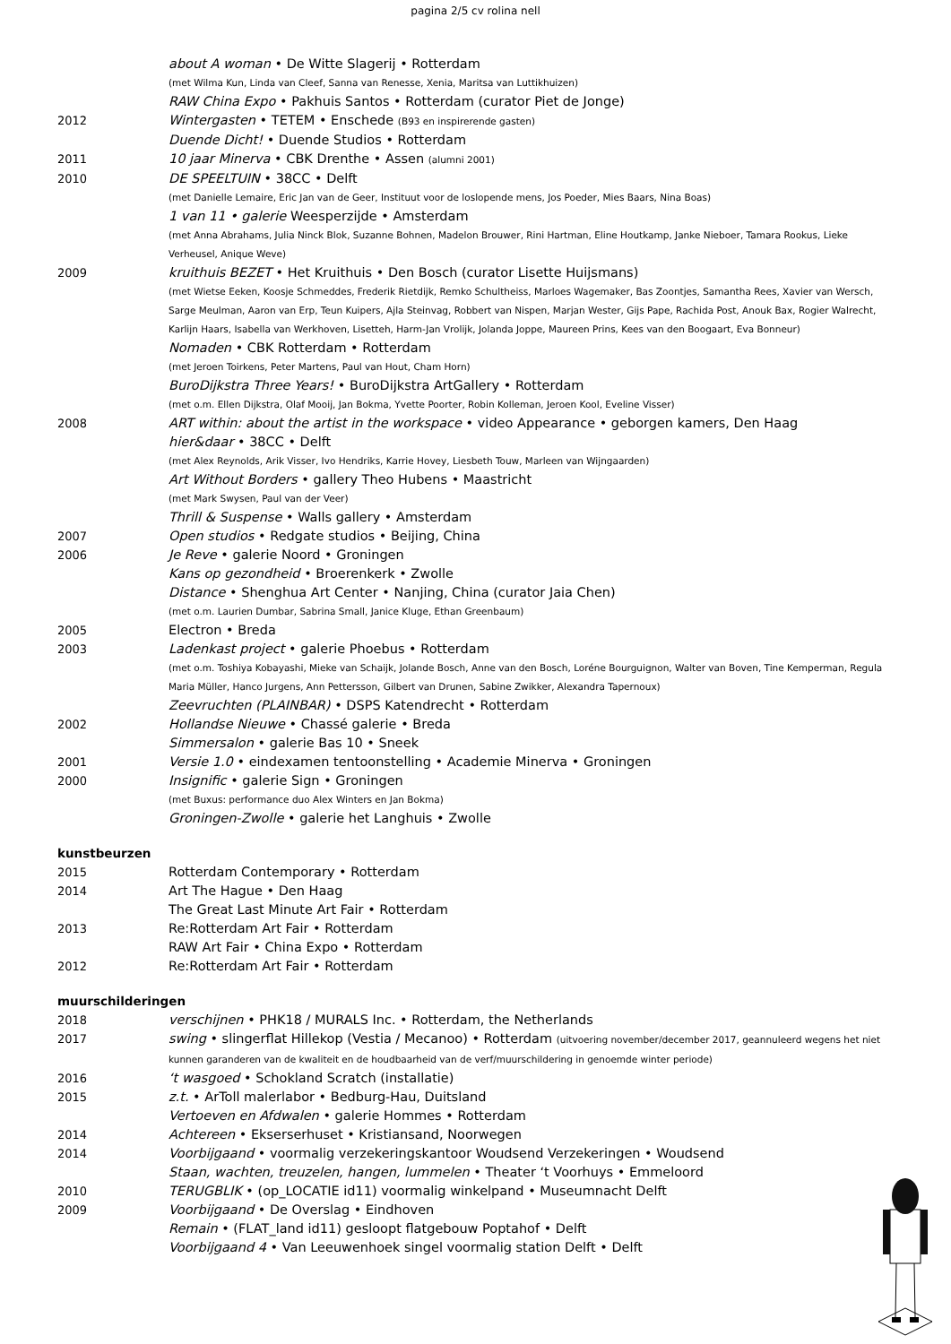pagina 2/5 cv rolina nell
about A woman • De Witte Slagerij • Rotterdam
(met Wilma Kun, Linda van Cleef, Sanna van Renesse, Xenia, Maritsa van Luttikhuizen)
RAW China Expo • Pakhuis Santos • Rotterdam (curator Piet de Jonge)
2012 Wintergasten • TETEM • Enschede (B93 en inspirerende gasten)
Duende Dicht! • Duende Studios • Rotterdam
2011 10 jaar Minerva • CBK Drenthe • Assen (alumni 2001)
2010 DE SPEELTUIN • 38CC • Delft
(met Danielle Lemaire, Eric Jan van de Geer, Instituut voor de loslopende mens, Jos Poeder, Mies Baars, Nina Boas)
1 van 11 • galerie Weesperzijde • Amsterdam
(met Anna Abrahams, Julia Ninck Blok, Suzanne Bohnen, Madelon Brouwer, Rini Hartman, Eline Houtkamp, Janke Nieboer, Tamara Rookus, Lieke Verheusel, Anique Weve)
2009 kruithuis BEZET • Het Kruithuis • Den Bosch (curator Lisette Huijsmans)
(met Wietse Eeken, Koosje Schmeddes, Frederik Rietdijk, Remko Schultheiss, Marloes Wagemaker, Bas Zoontjes, Samantha Rees, Xavier van Wersch, Sarge Meulman, Aaron van Erp, Teun Kuipers, Ajla Steinvag, Robbert van Nispen, Marjan Wester, Gijs Pape, Rachida Post, Anouk Bax, Rogier Walrecht, Karlijn Haars, Isabella van Werkhoven, Lisetteh, Harm-Jan Vrolijk, Jolanda Joppe, Maureen Prins, Kees van den Boogaart, Eva Bonneur)
Nomaden • CBK Rotterdam • Rotterdam
(met Jeroen Toirkens, Peter Martens, Paul van Hout, Cham Horn)
BuroDijkstra Three Years! • BuroDijkstra ArtGallery • Rotterdam
(met o.m. Ellen Dijkstra, Olaf Mooij, Jan Bokma, Yvette Poorter, Robin Kolleman, Jeroen Kool, Eveline Visser)
2008 ART within: about the artist in the workspace • video Appearance • geborgen kamers, Den Haag
hier&daar • 38CC • Delft
(met Alex Reynolds, Arik Visser, Ivo Hendriks, Karrie Hovey, Liesbeth Touw, Marleen van Wijngaarden)
Art Without Borders • gallery Theo Hubens • Maastricht
(met Mark Swysen, Paul van der Veer)
Thrill & Suspense • Walls gallery • Amsterdam
2007 Open studios • Redgate studios • Beijing, China
2006 Je Reve • galerie Noord • Groningen
Kans op gezondheid • Broerenkerk • Zwolle
Distance • Shenghua Art Center • Nanjing, China (curator Jaia Chen)
(met o.m. Laurien Dumbar, Sabrina Small, Janice Kluge, Ethan Greenbaum)
2005 Electron • Breda
2003 Ladenkast project • galerie Phoebus • Rotterdam
(met o.m. Toshiya Kobayashi, Mieke van Schaijk, Jolande Bosch, Anne van den Bosch, Loréne Bourguignon, Walter van Boven, Tine Kemperman, Regula Maria Müller, Hanco Jurgens, Ann Pettersson, Gilbert van Drunen, Sabine Zwikker, Alexandra Tapernoux)
Zeevruchten (PLAINBAR) • DSPS Katendrecht • Rotterdam
2002 Hollandse Nieuwe • Chassé galerie • Breda
Simmersalon • galerie Bas 10 • Sneek
2001 Versie 1.0 • eindexamen tentoonstelling • Academie Minerva • Groningen
2000 Insignific • galerie Sign • Groningen
(met Buxus: performance duo Alex Winters en Jan Bokma)
Groningen-Zwolle • galerie het Langhuis • Zwolle
kunstbeurzen
2015 Rotterdam Contemporary • Rotterdam
2014 Art The Hague • Den Haag
The Great Last Minute Art Fair • Rotterdam
2013 Re:Rotterdam Art Fair • Rotterdam
RAW Art Fair • China Expo • Rotterdam
2012 Re:Rotterdam Art Fair • Rotterdam
muurschilderingen
2018 verschijnen • PHK18 / MURALS Inc. • Rotterdam, the Netherlands
2017 swing • slingerflat Hillekop (Vestia / Mecanoo) • Rotterdam (uitvoering november/december 2017, geannuleerd wegens het niet kunnen garanderen van de kwaliteit en de houdbaarheid van de verf/muurschildering in genoemde winter periode)
2016 ‘t wasgoed • Schokland Scratch (installatie)
2015 z.t. • ArToll malerlabor • Bedburg-Hau, Duitsland
Vertoeven en Afdwalen • galerie Hommes • Rotterdam
2014 Achtereen • Ekserserhuset • Kristiansand, Noorwegen
2014 Voorbijgaand • voormalig verzekeringskantoor Woudsend Verzekeringen • Woudsend
Staan, wachten, treuzelen, hangen, lummelen • Theater ‘t Voorhuys • Emmeloord
2010 TERUGBLIK • (op_LOCATIE id11) voormalig winkelpand • Museumnacht Delft
2009 Voorbijgaand • De Overslag • Eindhoven
Remain • (FLAT_land id11) gesloopt flatgebouw Poptahof • Delft
Voorbijgaand 4 • Van Leeuwenhoek singel voormalig station Delft • Delft